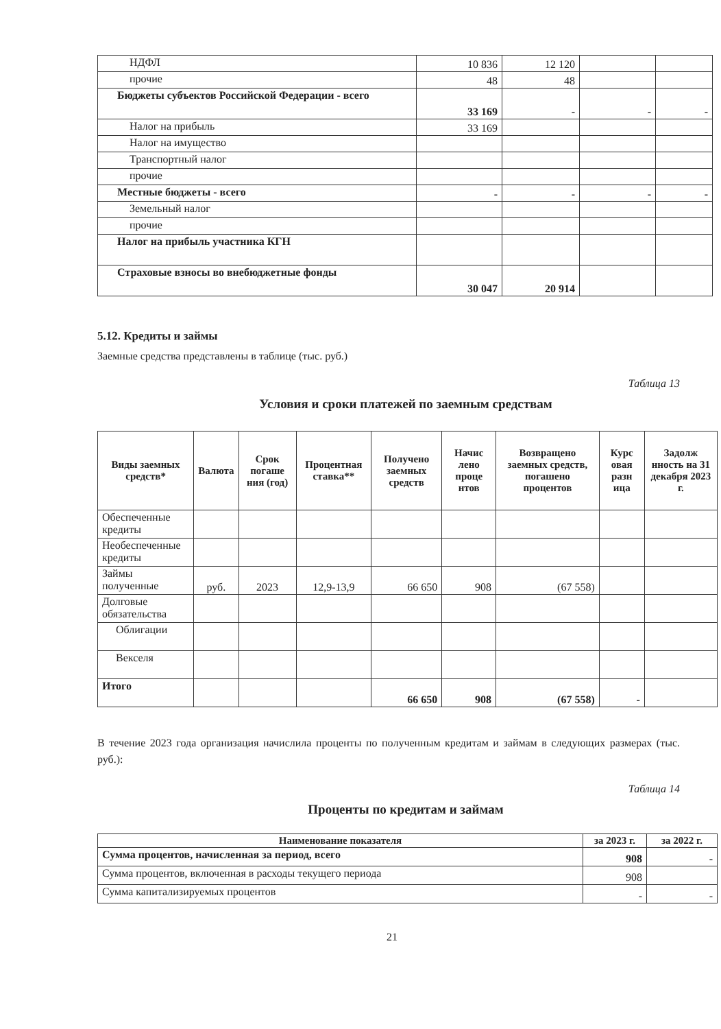| НДФЛ | 10 836 | 12 120 | | |
| прочие | 48 | 48 | | |
| Бюджеты субъектов Российской Федерации - всего | 33 169 | - | - | - |
| Налог на прибыль | 33 169 | | | |
| Налог на имущество | | | | |
| Транспортный налог | | | | |
| прочие | | | | |
| Местные бюджеты - всего | - | - | - | - |
| Земельный налог | | | | |
| прочие | | | | |
| Налог на прибыль участника КГН | | | | |
| Страховые взносы во внебюджетные фонды | 30 047 | 20 914 | | |
5.12. Кредиты и займы
Заемные средства представлены в таблице (тыс. руб.)
Таблица 13
Условия и сроки платежей по заемным средствам
| Виды заемных средств* | Валюта | Срок погаше ния (год) | Процентная ставка** | Получено заемных средств | Начис лено проце нтов | Возвращено заемных средств, погашено процентов | Курс овая разн ица | Задолж нность на 31 декабря 2023 г. |
| --- | --- | --- | --- | --- | --- | --- | --- | --- |
| Обеспеченные кредиты | | | | | | | | |
| Необеспеченные кредиты | | | | | | | | |
| Займы полученные | руб. | 2023 | 12,9-13,9 | 66 650 | 908 | (67 558) | | |
| Долговые обязательства | | | | | | | | |
| Облигации | | | | | | | | |
| Векселя | | | | | | | | |
| Итого | | | | 66 650 | 908 | (67 558) | - | |
В течение 2023 года организация начислила проценты по полученным кредитам и займам в следующих размерах (тыс. руб.):
Таблица 14
Проценты по кредитам и займам
| Наименование показателя | за 2023 г. | за 2022 г. |
| --- | --- | --- |
| Сумма процентов, начисленная за период, всего | 908 | - |
| Сумма процентов, включенная в расходы текущего периода | 908 | |
| Сумма капитализируемых процентов | - | - |
21